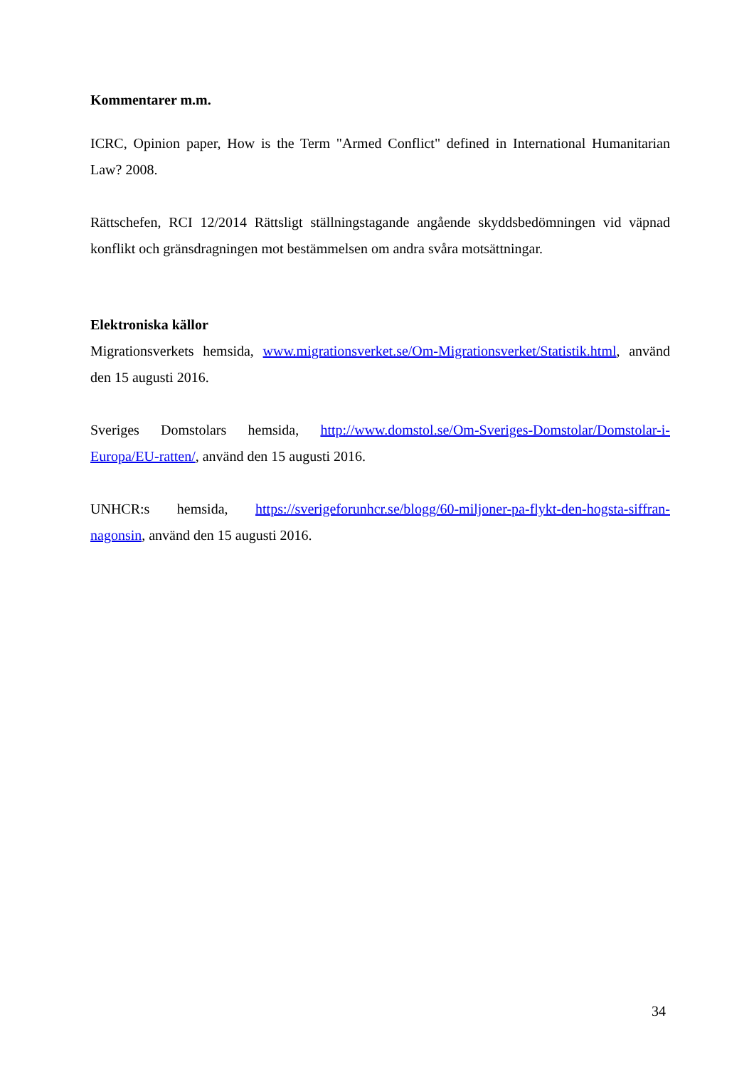Kommentarer m.m.
ICRC, Opinion paper, How is the Term "Armed Conflict" defined in International Humanitarian Law? 2008.
Rättschefen, RCI 12/2014 Rättsligt ställningstagande angående skyddsbedömningen vid väpnad konflikt och gränsdragningen mot bestämmelsen om andra svåra motsättningar.
Elektroniska källor
Migrationsverkets hemsida, www.migrationsverket.se/Om-Migrationsverket/Statistik.html, använd den 15 augusti 2016.
Sveriges Domstolars hemsida, http://www.domstol.se/Om-Sveriges-Domstolar/Domstolar-i-Europa/EU-ratten/, använd den 15 augusti 2016.
UNHCR:s hemsida, https://sverigeforunhcr.se/blogg/60-miljoner-pa-flykt-den-hogsta-siffran-nagonsin, använd den 15 augusti 2016.
34